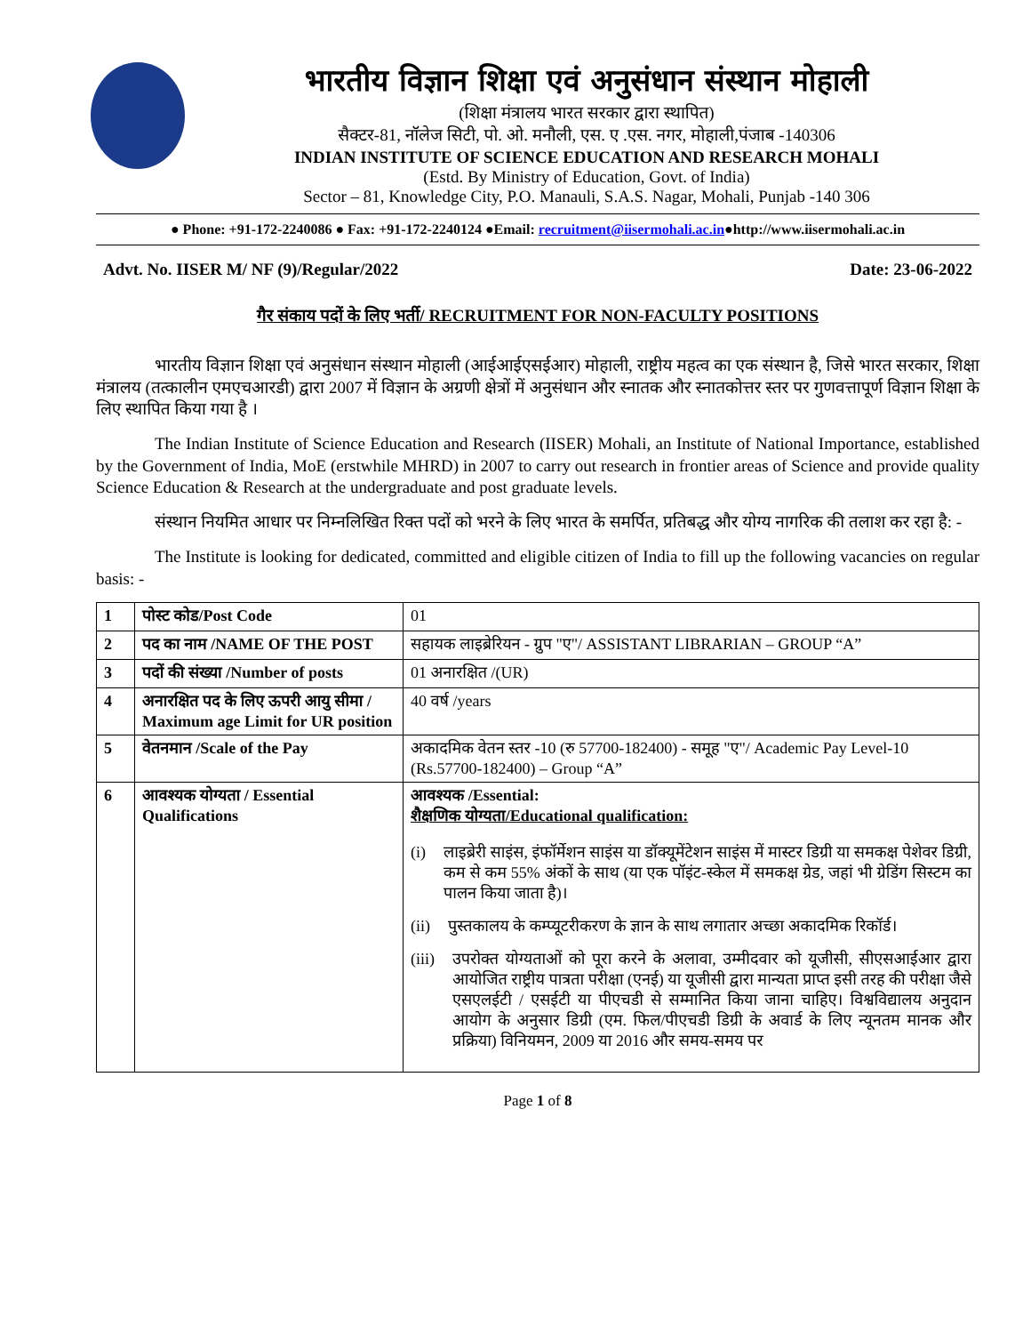भारतीय विज्ञान शिक्षा एवं अनुसंधान संस्थान मोहाली
(शिक्षा मंत्रालय भारत सरकार द्वारा स्थापित)
सैक्टर-81, नॉलेज सिटी, पो. ओ. मनौली, एस. ए .एस. नगर, मोहाली,पंजाब -140306
INDIAN INSTITUTE OF SCIENCE EDUCATION AND RESEARCH MOHALI
(Estd. By Ministry of Education, Govt. of India)
Sector – 81, Knowledge City, P.O. Manauli, S.A.S. Nagar, Mohali, Punjab -140 306
● Phone: +91-172-2240086 ● Fax: +91-172-2240124 ●Email: recruitment@iisermohali.ac.in●http://www.iisermohali.ac.in
Advt. No. IISER M/ NF (9)/Regular/2022 Date: 23-06-2022
गैर संकाय पदों के लिए भर्ती/ RECRUITMENT FOR NON-FACULTY POSITIONS
भारतीय विज्ञान शिक्षा एवं अनुसंधान संस्थान मोहाली (आईआईएसईआर) मोहाली, राष्ट्रीय महत्व का एक संस्थान है, जिसे भारत सरकार, शिक्षा मंत्रालय (तत्कालीन एमएचआरडी) द्वारा 2007 में विज्ञान के अग्रणी क्षेत्रों में अनुसंधान और स्नातक और स्नातकोत्तर स्तर पर गुणवत्तापूर्ण विज्ञान शिक्षा के लिए स्थापित किया गया है ।
The Indian Institute of Science Education and Research (IISER) Mohali, an Institute of National Importance, established by the Government of India, MoE (erstwhile MHRD) in 2007 to carry out research in frontier areas of Science and provide quality Science Education & Research at the undergraduate and post graduate levels.
संस्थान नियमित आधार पर निम्नलिखित रिक्त पदों को भरने के लिए भारत के समर्पित, प्रतिबद्ध और योग्य नागरिक की तलाश कर रहा है: -
The Institute is looking for dedicated, committed and eligible citizen of India to fill up the following vacancies on regular basis: -
| 1 | पोस्ट कोड/Post Code | 01 |
| 2 | पद का नाम /NAME OF THE POST | सहायक लाइब्रेरियन - ग्रुप "ए"/ ASSISTANT LIBRARIAN – GROUP “A” |
| 3 | पदों की संख्या /Number of posts | 01 अनारक्षित /(UR) |
| 4 | अनारक्षित पद के लिए ऊपरी आयु सीमा / Maximum age Limit for UR position | 40 वर्ष /years |
| 5 | वेतनमान /Scale of the Pay | अकादमिक वेतन स्तर -10 (रु 57700-182400) - समूह "ए"/ Academic Pay Level-10 (Rs.57700-182400) – Group “A” |
| 6 | आवश्यक योग्यता / Essential Qualifications | आवश्यक /Essential: शैक्षणिक योग्यता/Educational qualification: (i) लाइब्रेरी साइंस, इंफॉर्मेशन साइंस या डॉक्यूमेंटेशन साइंस में मास्टर डिग्री या समकक्ष पेशेवर डिग्री, कम से कम 55% अंकों के साथ (या एक पॉइंट-स्केल में समकक्ष ग्रेड, जहां भी ग्रेडिंग सिस्टम का पालन किया जाता है)। (ii) पुस्तकालय के कम्प्यूटरीकरण के ज्ञान के साथ लगातार अच्छा अकादमिक रिकॉर्ड। (iii) उपरोक्त योग्यताओं को पूरा करने के अलावा, उम्मीदवार को यूजीसी, सीएसआईआर द्वारा आयोजित राष्ट्रीय पात्रता परीक्षा (एनई) या यूजीसी द्वारा मान्यता प्राप्त इसी तरह की परीक्षा जैसे एसएलईटी / एसईटी या पीएचडी से सम्मानित किया जाना चाहिए। विश्वविद्यालय अनुदान आयोग के अनुसार डिग्री (एम. फिल/पीएचडी डिग्री के अवार्ड के लिए न्यूनतम मानक और प्रक्रिया) विनियमन, 2009 या 2016 और समय-समय पर |
Page 1 of 8